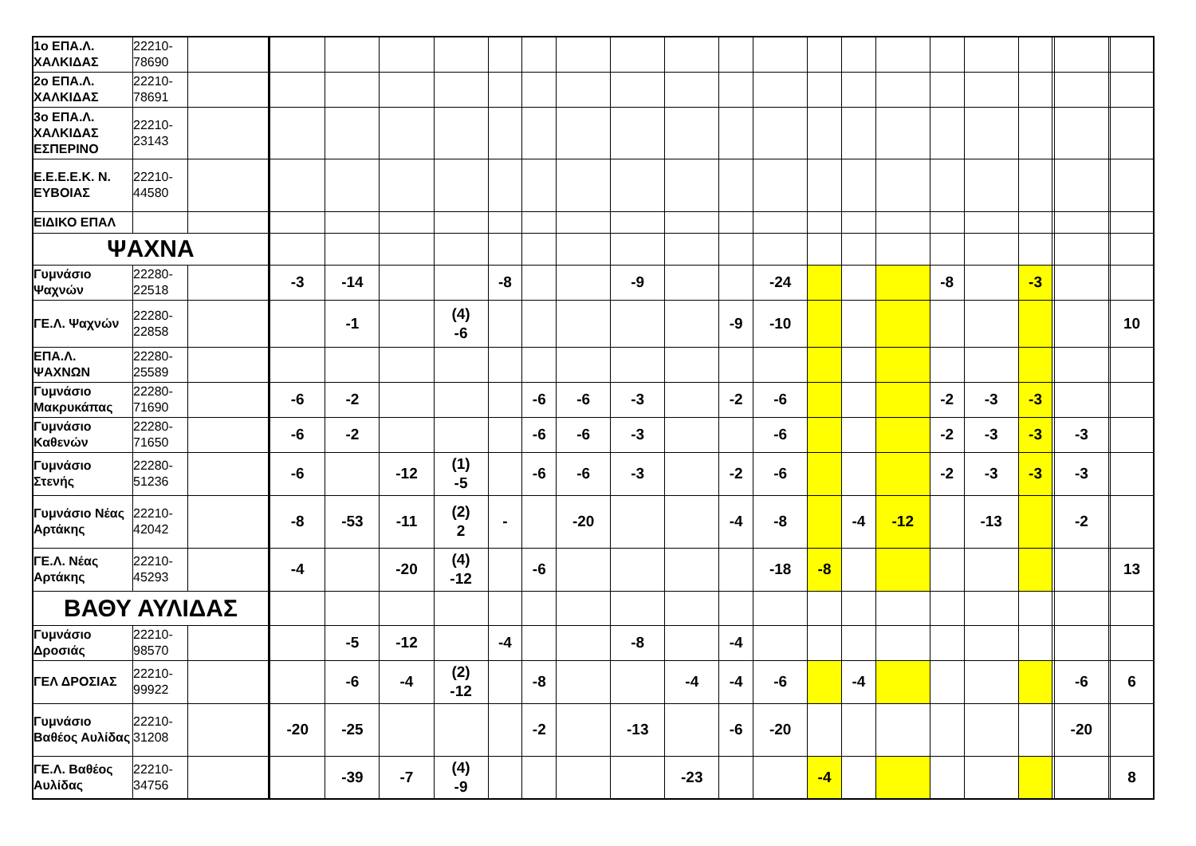| 1ο ΕΠΑ.Λ. ΧΑΛΚΙΔΑΣ | 22210-78690 | | | | | | | | | | | | | | | | | | | | | | |
| 2ο ΕΠΑ.Λ. ΧΑΛΚΙΔΑΣ | 22210-78691 | | | | | | | | | | | | | | | | | | | | | | |
| 3ο ΕΠΑ.Λ. ΧΑΛΚΙΔΑΣ ΕΣΠΕΡΙΝΟ | 22210-23143 | | | | | | | | | | | | | | | | | | | | | | |
| Ε.Ε.Ε.Ε.Κ. Ν. ΕΥΒΟΙΑΣ | 22210-44580 | | | | | | | | | | | | | | | | | | | | | | |
| ΕΙΔΙΚΟ ΕΠΑΛ | | | | | | | | | | | | | | | | | | | | | | | |
| ΨΑΧΝΑ | | | | | | | | | | | | | | | | | | | | | | | |
| Γυμνάσιο Ψαχνών | 22280-22518 | | -3 | -14 | | | -8 | | | -9 | | | -24 | | | | -8 | | -3 | | | | |
| ΓΕ.Λ. Ψαχνών | 22280-22858 | | | -1 | | (4) -6 | | | | | | -9 | -10 | | | | | | | | | | 10 |
| ΕΠΑ.Λ. ΨΑΧΝΩΝ | 22280-25589 | | | | | | | | | | | | | | | | | | | | | | |
| Γυμνάσιο Μακρυκάπας | 22280-71690 | | -6 | -2 | | | | -6 | -6 | -3 | | -2 | -6 | | | | -2 | -3 | -3 | | | | |
| Γυμνάσιο Καθενών | 22280-71650 | | -6 | -2 | | | | -6 | -6 | -3 | | | -6 | | | | -2 | -3 | -3 | | -3 | | |
| Γυμνάσιο Στενής | 22280-51236 | | -6 | | -12 | (1) -5 | | -6 | -6 | -3 | | -2 | -6 | | | | -2 | -3 | -3 | | -3 | | |
| Γυμνάσιο Νέας Αρτάκης | 22210-42042 | | -8 | -53 | -11 | (2) 2 | - | | -20 | | | -4 | -8 | | -4 | -12 | | -13 | | | -2 | | |
| ΓΕ.Λ. Νέας Αρτάκης | 22210-45293 | | -4 | | -20 | (4) -12 | | -6 | | | | | -18 | -8 | | | | | | | | | 13 |
| ΒΑΘΥ ΑΥΛΙΔΑΣ | | | | | | | | | | | | | | | | | | | | | | | |
| Γυμνάσιο Δροσιάς | 22210-98570 | | | -5 | -12 | | -4 | | | -8 | | -4 | | | | | | | | | | | |
| ΓΕΛ ΔΡΟΣΙΑΣ | 22210-99922 | | | -6 | -4 | (2) -12 | | -8 | | | -4 | -4 | -6 | | -4 | | | | | | -6 | | 6 |
| Γυμνάσιο Βαθέος Αυλίδας | 22210-31208 | | -20 | -25 | | | | -2 | | -13 | | -6 | -20 | | | | | | | | -20 | | |
| ΓΕ.Λ. Βαθέος Αυλίδας | 22210-34756 | | | -39 | -7 | (4) -9 | | | | | -23 | | | -4 | | | | | | | | | 8 |